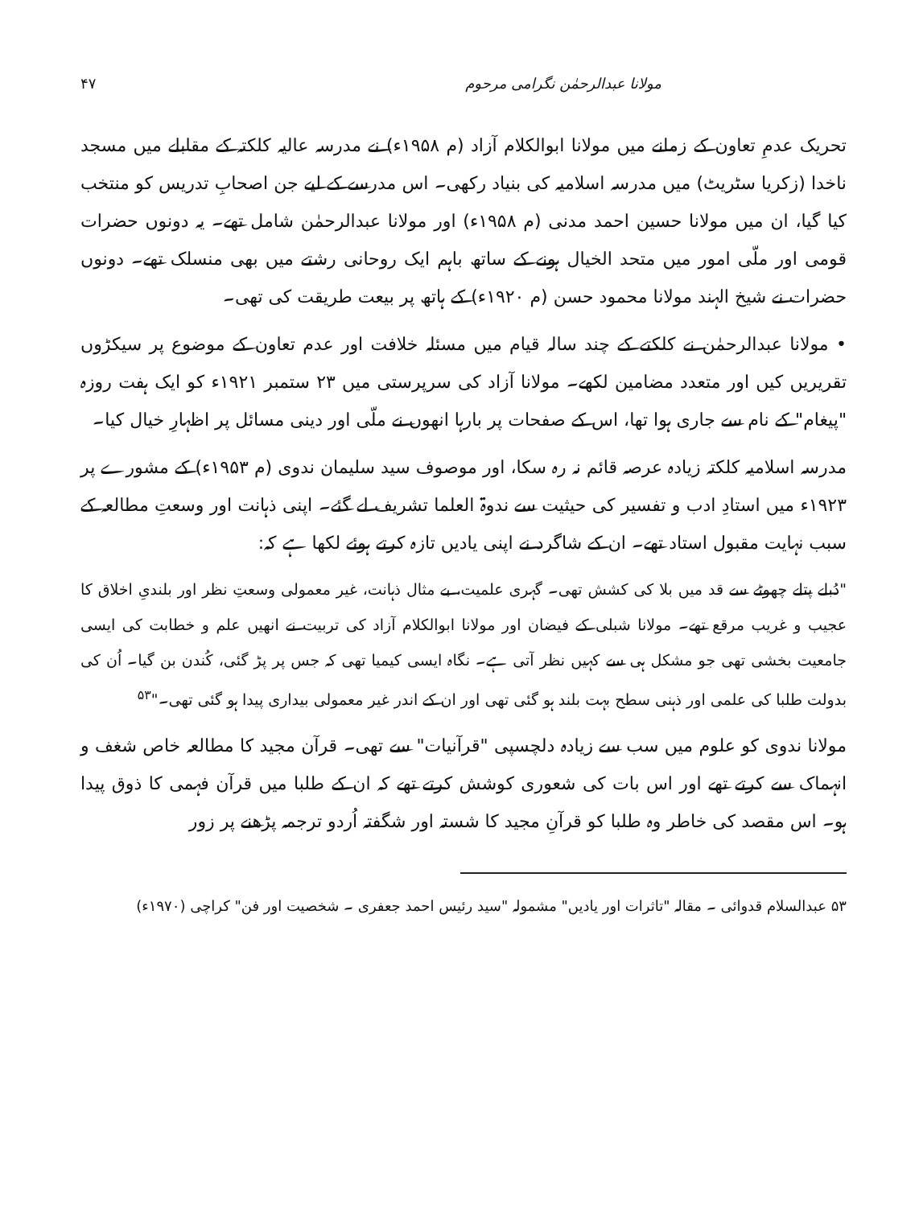مولانا عبدالرحمٰن نگرامی مرحوم ۴۷
تحریک عدمِ تعاون کے زمانے میں مولانا ابوالکلام آزاد (م ۱۹۵۸ء) نے مدرسہ عالیہ کلکتہ کے مقابلے میں مسجد ناخدا (زکریا سٹریٹ) میں مدرسہ اسلامیہ کی بنیاد رکھی۔ اس مدرسے کے لیے جن اصحابِ تدریس کو منتخب کیا گیا، ان میں مولانا حسین احمد مدنی (م ۱۹۵۸ء) اور مولانا عبدالرحمٰن شامل تھے۔ یہ دونوں حضرات قومی اور ملّی امور میں متحد الخیال ہونے کے ساتھ باہم ایک روحانی رشتے میں بھی منسلک تھے۔ دونوں حضرات نے شیخ الہند مولانا محمود حسن (م ۱۹۲۰ء) کے ہاتھ پر بیعت طریقت کی تھی۔
• مولانا عبدالرحمٰن نے کلکتے کے چند سالہ قیام میں مسئلہ خلافت اور عدم تعاون کے موضوع پر سیکڑوں تقریریں کیں اور متعدد مضامین لکھے۔ مولانا آزاد کی سرپرستی میں ۲۳ ستمبر ۱۹۲۱ء کو ایک ہفت روزہ "پیغام" کے نام سے جاری ہوا تھا، اس کے صفحات پر بارہا انھوں نے ملّی اور دینی مسائل پر اظہارِ خیال کیا۔
مدرسہ اسلامیہ کلکتہ زیادہ عرصہ قائم نہ رہ سکا، اور موصوف سید سلیمان ندوی (م ۱۹۵۳ء) کے مشورے پر ۱۹۲۳ء میں استادِ ادب و تفسیر کی حیثیت سے ندوۃ العلما تشریف لے گئے۔ اپنی ذہانت اور وسعتِ مطالعہ کے سبب نہایت مقبول استاد تھے۔ ان کے شاگرد نے اپنی یادیں تازہ کرتے ہوئے لکھا ہے کہ:
"دُبلے پتلے چھوٹے سے قد میں بلا کی کشش تھی۔ گہری علمیت، بے مثال ذہانت، غیر معمولی وسعتِ نظر اور بلندیِ اخلاق کا عجیب و غریب مرقع تھے۔ مولانا شبلی کے فیضان اور مولانا ابوالکلام آزاد کی تربیت نے انھیں علم و خطابت کی ایسی جامعیت بخشی تھی جو مشکل ہی سے کہیں نظر آتی ہے۔ نگاہ ایسی کیمیا تھی کہ جس پر پڑ گئی، کُندن بن گیا۔ اُن کی بدولت طلبا کی علمی اور ذہنی سطح بہت بلند ہو گئی تھی اور ان کے اندر غیر معمولی بیداری پیدا ہو گئی تھی۔"<sup>۵۳</sup>
مولانا ندوی کو علوم میں سب سے زیادہ دلچسپی "قرآنیات" سے تھی۔ قرآن مجید کا مطالعہ خاص شغف و انہماک سے کرتے تھے اور اس بات کی شعوری کوشش کرتے تھے کہ ان کے طلبا میں قرآن فہمی کا ذوق پیدا ہو۔ اس مقصد کی خاطر وہ طلبا کو قرآنِ مجید کا شستہ اور شگفتہ اُردو ترجمہ پڑھنے پر زور
۵۳ عبدالسلام قدوائی ۔ مقالہ "تاثرات اور یادیں" مشمولہ "سید رئیس احمد جعفری ۔ شخصیت اور فن" کراچی (۱۹۷۰ء)